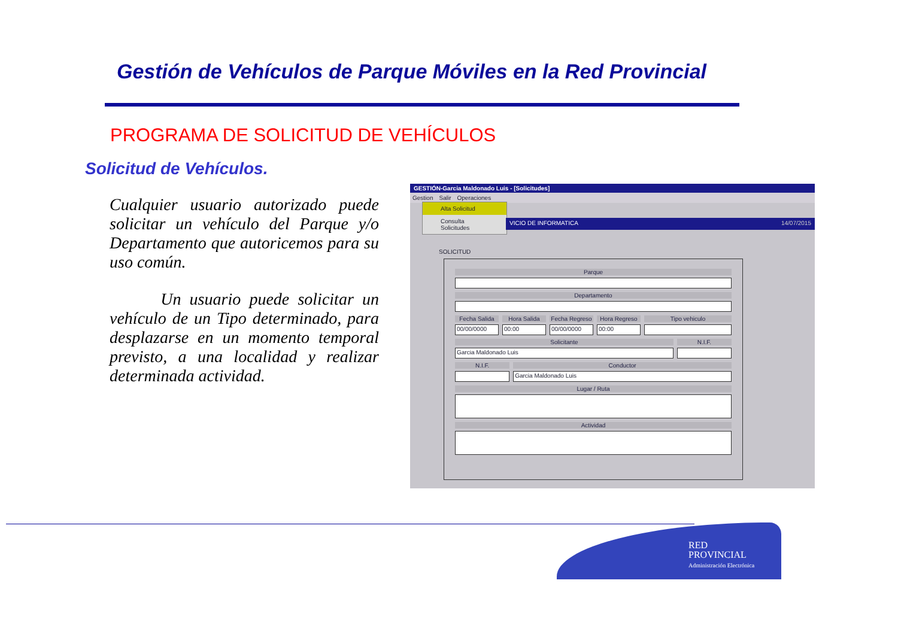Gestión de Vehículos de Parque Móviles en la Red Provincial
PROGRAMA DE SOLICITUD DE VEHÍCULOS
Solicitud de Vehículos.
Cualquier usuario autorizado puede solicitar un vehículo del Parque y/o Departamento que autoricemos para su uso común.
Un usuario puede solicitar un vehículo de un Tipo determinado, para desplazarse en un momento temporal previsto, a una localidad y realizar determinada actividad.
GESTIÓN-Garcia Maldonado Luis - [Solicitudes]
Gestion Salir Operaciones
Alta Solicitud
Consulta Solicitudes
VICIO DE INFORMATICA 14/07/2015
SOLICITUD
Parque
Departamento
Fecha Salida
00/00/0000
Hora Salida
00:00
Fecha Regreso
00/00/0000
Hora Regreso
00:00
Tipo vehiculo
Solicitante
Garcia Maldonado Luis
N.I.F.
N.I.F. Conductor
Garcia Maldonado Luis
Lugar / Ruta
Actividad
RED
PROVINCIAL
Administración Electrónica